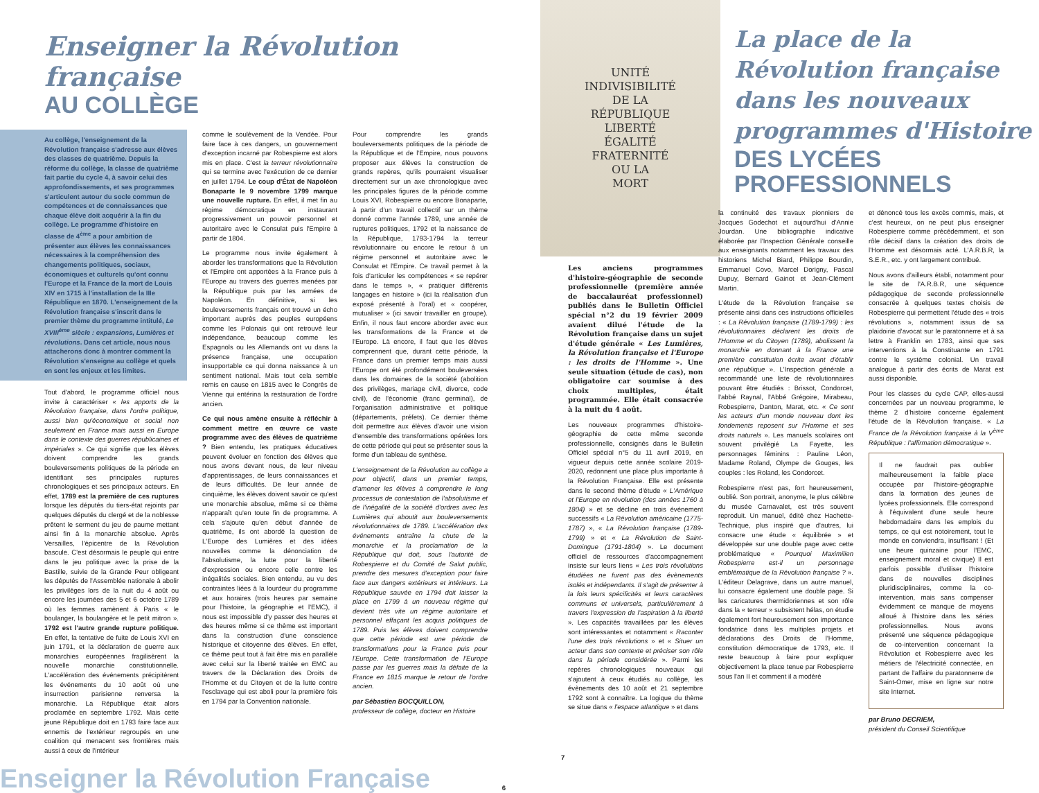Enseigner la Révolution française
AU COLLÈGE
Au collège, l'enseignement de la Révolution française s'adresse aux élèves des classes de quatrième. Depuis la réforme du collège, la classe de quatrième fait partie du cycle 4, à savoir celui des approfondissements, et ses programmes s'articulent autour du socle commun de compétences et de connaissances que chaque élève doit acquérir à la fin du collège. Le programme d'histoire en classe de 4<sup>ème</sup> a pour ambition de présenter aux élèves les connaissances nécessaires à la compréhension des changements politiques, sociaux, économiques et culturels qu'ont connu l'Europe et la France de la mort de Louis XIV en 1715 à l'installation de la IIIe République en 1870. L'enseignement de la Révolution française s'inscrit dans le premier thème du programme intitulé, Le XVIII<sup>ème</sup> siècle : expansions, Lumières et révolutions. Dans cet article, nous nous attacherons donc à montrer comment la Révolution s'enseigne au collège et quels en sont les enjeux et les limites.
Tout d'abord, le programme officiel nous invite à caractériser « les apports de la Révolution française, dans l'ordre politique, aussi bien qu'économique et social non seulement en France mais aussi en Europe dans le contexte des guerres républicaines et impériales ». Ce qui signifie que les élèves doivent comprendre les grands bouleversements politiques de la période en identifiant ses principales ruptures chronologiques et ses principaux acteurs. En effet, 1789 est la première de ces ruptures lorsque les députés du tiers-état rejoints par quelques députés du clergé et de la noblesse prêtent le serment du jeu de paume mettant ainsi fin à la monarchie absolue. Après Versailles, l'épicentre de la Révolution bascule. C'est désormais le peuple qui entre dans le jeu politique avec la prise de la Bastille, suivie de la Grande Peur obligeant les députés de l'Assemblée nationale à abolir les privilèges lors de la nuit du 4 août ou encore les journées des 5 et 6 octobre 1789 où les femmes ramènent à Paris « le boulanger, la boulangère et le petit mitron ». 1792 est l'autre grande rupture politique. En effet, la tentative de fuite de Louis XVI en juin 1791, et la déclaration de guerre aux monarchies européennes fragilisèrent la nouvelle monarchie constitutionnelle. L'accélération des événements précipitèrent les événements du 10 août où une insurrection parisienne renversa la monarchie. La République était alors proclamée en septembre 1792. Mais cette jeune République doit en 1793 faire face aux ennemis de l'extérieur regroupés en une coalition qui menacent ses frontières mais aussi à ceux de l'intérieur
comme le soulèvement de la Vendée. Pour faire face à ces dangers, un gouvernement d'exception incarné par Robespierre est alors mis en place. C'est la terreur révolutionnaire qui se termine avec l'exécution de ce dernier en juillet 1794. Le coup d'État de Napoléon Bonaparte le 9 novembre 1799 marque une nouvelle rupture. En effet, il met fin au régime démocratique en instaurant progressivement un pouvoir personnel et autoritaire avec le Consulat puis l'Empire à partir de 1804.
Le programme nous invite également à aborder les transformations que la Révolution et l'Empire ont apportées à la France puis à l'Europe au travers des guerres menées par la République puis par les armées de Napoléon. En définitive, si les bouleversements français ont trouvé un écho important auprès des peuples européens comme les Polonais qui ont retrouvé leur indépendance, beaucoup comme les Espagnols ou les Allemands ont vu dans la présence française, une occupation insupportable ce qui donna naissance à un sentiment national. Mais tout cela semble remis en cause en 1815 avec le Congrès de Vienne qui entérina la restauration de l'ordre ancien.
Ce qui nous amène ensuite à réfléchir à comment mettre en œuvre ce vaste programme avec des élèves de quatrième ? Bien entendu, les pratiques éducatives peuvent évoluer en fonction des élèves que nous avons devant nous, de leur niveau d'apprentissages, de leurs connaissances et de leurs difficultés. De leur année de cinquième, les élèves doivent savoir ce qu'est une monarchie absolue, même si ce thème n'apparaît qu'en toute fin de programme. A cela s'ajoute qu'en début d'année de quatrième, ils ont abordé la question de L'Europe des Lumières et des idées nouvelles comme la dénonciation de l'absolutisme, la lutte pour la liberté d'expression ou encore celle contre les inégalités sociales. Bien entendu, au vu des contraintes liées à la lourdeur du programme et aux horaires (trois heures par semaine pour l'histoire, la géographie et l'EMC), il nous est impossible d'y passer des heures et des heures même si ce thème est important dans la construction d'une conscience historique et citoyenne des élèves. En effet, ce thème peut tout à fait être mis en parallèle avec celui sur la liberté traitée en EMC au travers de la Déclaration des Droits de l'Homme et du Citoyen et de la lutte contre l'esclavage qui est aboli pour la première fois en 1794 par la Convention nationale.
Pour comprendre les grands bouleversements politiques de la période de la République et de l'Empire, nous pouvons proposer aux élèves la construction de grands repères, qu'ils pourraient visualiser directement sur un axe chronologique avec les principales figures de la période comme Louis XVI, Robespierre ou encore Bonaparte, à partir d'un travail collectif sur un thème donné comme l'année 1789, une année de ruptures politiques, 1792 et la naissance de la République, 1793-1794 la terreur révolutionnaire ou encore le retour à un régime personnel et autoritaire avec le Consulat et l'Empire. Ce travail permet à la fois d'articuler les compétences « se repérer dans le temps », « pratiquer différents langages en histoire » (ici la réalisation d'un exposé présenté à l'oral) et « coopérer, mutualiser » (ici savoir travailler en groupe). Enfin, il nous faut encore aborder avec eux les transformations de la France et de l'Europe. Là encore, il faut que les élèves comprennent que, durant cette période, la France dans un premier temps mais aussi l'Europe ont été profondément bouleversées dans les domaines de la société (abolition des privilèges, mariage civil, divorce, code civil), de l'économie (franc germinal), de l'organisation administrative et politique (départements, préfets). Ce dernier thème doit permettre aux élèves d'avoir une vision d'ensemble des transformations opérées lors de cette période qui peut se présenter sous la forme d'un tableau de synthèse.
L'enseignement de la Révolution au collège a pour objectif, dans un premier temps, d'amener les élèves à comprendre le long processus de contestation de l'absolutisme et de l'inégalité de la société d'ordres avec les Lumières qui aboutit aux bouleversements révolutionnaires de 1789. L'accélération des événements entraîne la chute de la monarchie et la proclamation de la République qui doit, sous l'autorité de Robespierre et du Comité de Salut public, prendre des mesures d'exception pour faire face aux dangers extérieurs et intérieurs. La République sauvée en 1794 doit laisser la place en 1799 à un nouveau régime qui devient très vite un régime autoritaire et personnel effaçant les acquis politiques de 1789. Puis les élèves doivent comprendre que cette période est une période de transformations pour la France puis pour l'Europe. Cette transformation de l'Europe passe par les guerres mais la défaite de la France en 1815 marque le retour de l'ordre ancien.
par Sébastien BOCQUILLON,
professeur de collège, docteur en Histoire
Enseigner la Révolution Française
6
UNITÉ
INDIVISIBILITÉ
DE LA
RÉPUBLIQUE
LIBERTÉ
ÉGALITÉ
FRATERNITÉ
OU LA
MORT
La place de la Révolution française dans les nouveaux programmes d'Histoire
DES LYCÉES
PROFESSIONNELS
Les anciens programmes d'histoire-géographie de seconde professionnelle (première année de baccalauréat professionnel) publiés dans le Bulletin Officiel spécial n°2 du 19 février 2009 avaient dilué l'étude de la Révolution française dans un sujet d'étude générale « Les Lumières, la Révolution française et l'Europe : les droits de l'Homme ». Une seule situation (étude de cas), non obligatoire car soumise à des choix multiples, était programmée. Elle était consacrée à la nuit du 4 août.
Les nouveaux programmes d'histoire-géographie de cette même seconde professionnelle, consignés dans le Bulletin Officiel spécial n°5 du 11 avril 2019, en vigueur depuis cette année scolaire 2019-2020, redonnent une place plus importante à la Révolution Française. Elle est présente dans le second thème d'étude « L'Amérique et l'Europe en révolution (des années 1760 à 1804) » et se décline en trois événement successifs « La Révolution américaine (1775-1787) », « La Révolution française (1789-1799) » et « La Révolution de Saint-Domingue (1791-1804) ». Le document officiel de ressources d'accompagnement insiste sur leurs liens « Les trois révolutions étudiées ne furent pas des évènements isolés et indépendants. Il s'agit de présenter à la fois leurs spécificités et leurs caractères communs et universels, particulièrement à travers l'expression de l'aspiration à la liberté ». Les capacités travaillées par les élèves sont intéressantes et notamment « Raconter l'une des trois révolutions » et « Situer un acteur dans son contexte et préciser son rôle dans la période considérée ». Parmi les repères chronologiques nouveaux qui s'ajoutent à ceux étudiés au collège, les évènements des 10 août et 21 septembre 1792 sont à connaître. La logique du thème se situe dans « l'espace atlantique » et dans
la continuité des travaux pionniers de Jacques Godechot et aujourd'hui d'Annie Jourdan. Une bibliographie indicative élaborée par l'Inspection Générale conseille aux enseignants notamment les travaux des historiens Michel Biard, Philippe Bourdin, Emmanuel Covo, Marcel Dorigny, Pascal Dupuy, Bernard Gainot et Jean-Clément Martin.
L'étude de la Révolution française se présente ainsi dans ces instructions officielles : « La Révolution française (1789-1799) : les révolutionnaires déclarent les droits de l'Homme et du Citoyen (1789), abolissent la monarchie en donnant à la France une première constitution écrite avant d'établir une république ». L'Inspection générale a recommandé une liste de révolutionnaires pouvant être étudiés : Brissot, Condorcet, l'abbé Raynal, l'Abbé Grégoire, Mirabeau, Robespierre, Danton, Marat, etc. « Ce sont les acteurs d'un monde nouveau dont les fondements reposent sur l'Homme et ses droits naturels ». Les manuels scolaires ont souvent privilégié La Fayette, les personnages féminins : Pauline Léon, Madame Roland, Olympe de Gouges, les couples : les Roland, les Condorcet.
Robespierre n'est pas, fort heureusement, oublié. Son portrait, anonyme, le plus célèbre du musée Carnavalet, est très souvent reproduit. Un manuel, édité chez Hachette-Technique, plus inspiré que d'autres, lui consacre une étude « équilibrée » et développée sur une double page avec cette problématique « Pourquoi Maximilien Robespierre est-il un personnage emblématique de la Révolution française ? ». L'éditeur Delagrave, dans un autre manuel, lui consacre également une double page. Si les caricatures thermidoriennes et son rôle dans la « terreur » subsistent hélas, on étudie également fort heureusement son importance fondatrice dans les multiples projets et déclarations des Droits de l'Homme, constitution démocratique de 1793, etc. Il reste beaucoup à faire pour expliquer objectivement la place tenue par Robespierre sous l'an II et comment il a modéré
et dénoncé tous les excès commis, mais, et c'est heureux, on ne peut plus enseigner Robespierre comme précédemment, et son rôle décisif dans la création des droits de l'Homme est désormais acté. L'A.R.B.R, la S.E.R., etc. y ont largement contribué.
Nous avons d'ailleurs établi, notamment pour le site de l'A.R.B.R, une séquence pédagogique de seconde professionnelle consacrée à quelques textes choisis de Robespierre qui permettent l'étude des « trois révolutions », notamment issus de sa plaidoirie d'avocat sur le paratonnerre et à sa lettre à Franklin en 1783, ainsi que ses interventions à la Constituante en 1791 contre le système colonial. Un travail analogue à partir des écrits de Marat est aussi disponible.
Pour les classes du cycle CAP, elles-aussi concernées par un nouveau programme, le thème 2 d'histoire concerne également l'étude de la Révolution française. « La France de la Révolution française à la V<sup>ème</sup> République : l'affirmation démocratique ».
Il ne faudrait pas oublier malheureusement la faible place occupée par l'histoire-géographie dans la formation des jeunes de lycées professionnels. Elle correspond à l'équivalent d'une seule heure hebdomadaire dans les emplois du temps, ce qui est notoirement, tout le monde en conviendra, insuffisant ! (Et une heure quinzaine pour l'EMC, enseignement moral et civique) Il est parfois possible d'utiliser l'histoire dans de nouvelles disciplines pluridisciplinaires, comme la co-intervention, mais sans compenser évidemment ce manque de moyens alloué à l'histoire dans les séries professionnelles. Nous avons présenté une séquence pédagogique de co-intervention concernant la Révolution et Robespierre avec les métiers de l'électricité connectée, en partant de l'affaire du paratonnerre de Saint-Omer, mise en ligne sur notre site Internet.
par Bruno DECRIEM,
président du Conseil Scientifique
7